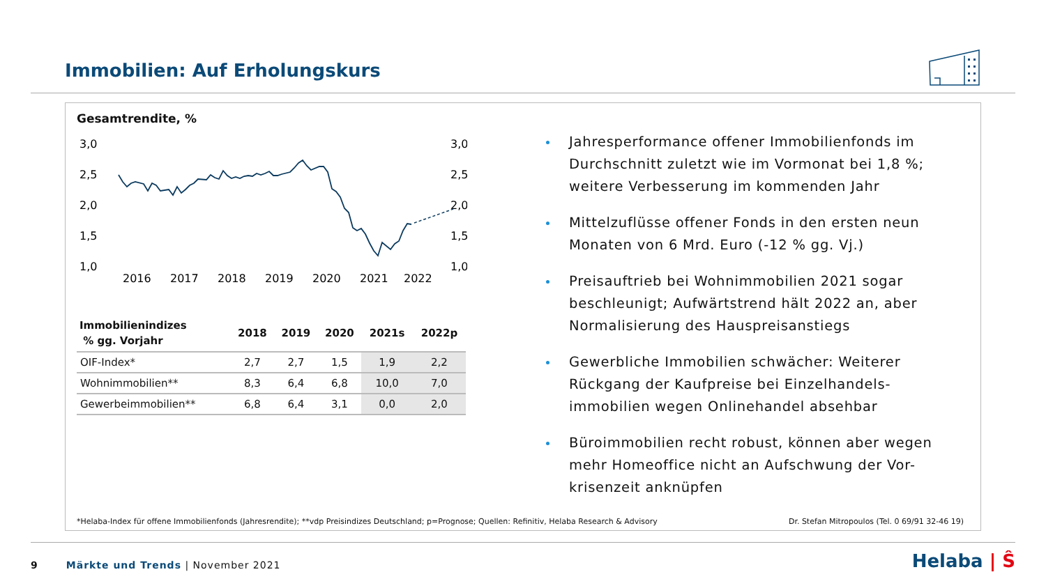Immobilien: Auf Erholungskurs
Gesamtrendite, %
3,0
2,5
2,0
1,5
1,0
3,0
2,5
2,0
1,5
1,0
2016
2017
2018
2019
2020
2021
2022
| Immobilienindizes % gg. Vorjahr | 2018 | 2019 | 2020 | 2021s | 2022p |
| --- | --- | --- | --- | --- | --- |
| OIF-Index* | 2,7 | 2,7 | 1,5 | 1,9 | 2,2 |
| Wohnimmobilien** | 8,3 | 6,4 | 6,8 | 10,0 | 7,0 |
| Gewerbeimmobilien** | 6,8 | 6,4 | 3,1 | 0,0 | 2,0 |
Jahresperformance offener Immobilienfonds im Durchschnitt zuletzt wie im Vormonat bei 1,8 %; weitere Verbesserung im kommenden Jahr
Mittelzuflüsse offener Fonds in den ersten neun Monaten von 6 Mrd. Euro (-12 % gg. Vj.)
Preisauftrieb bei Wohnimmobilien 2021 sogar beschleunigt; Aufwärtstrend hält 2022 an, aber Normalisierung des Hauspreisanstiegs
Gewerbliche Immobilien schwächer: Weiterer Rückgang der Kaufpreise bei Einzelhandels-immobilien wegen Onlinehandel absehbar
Büroimmobilien recht robust, können aber wegen mehr Homeoffice nicht an Aufschwung der Vor-krisenzeit anknüpfen
*Helaba-Index für offene Immobilienfonds (Jahresrendite); **vdp Preisindizes Deutschland; p=Prognose; Quellen: Refinitiv, Helaba Research & Advisory Dr. Stefan Mitropoulos (Tel. 0 69/91 32-46 19)
9 Märkte und Trends | November 2021
Helaba | Ŝ